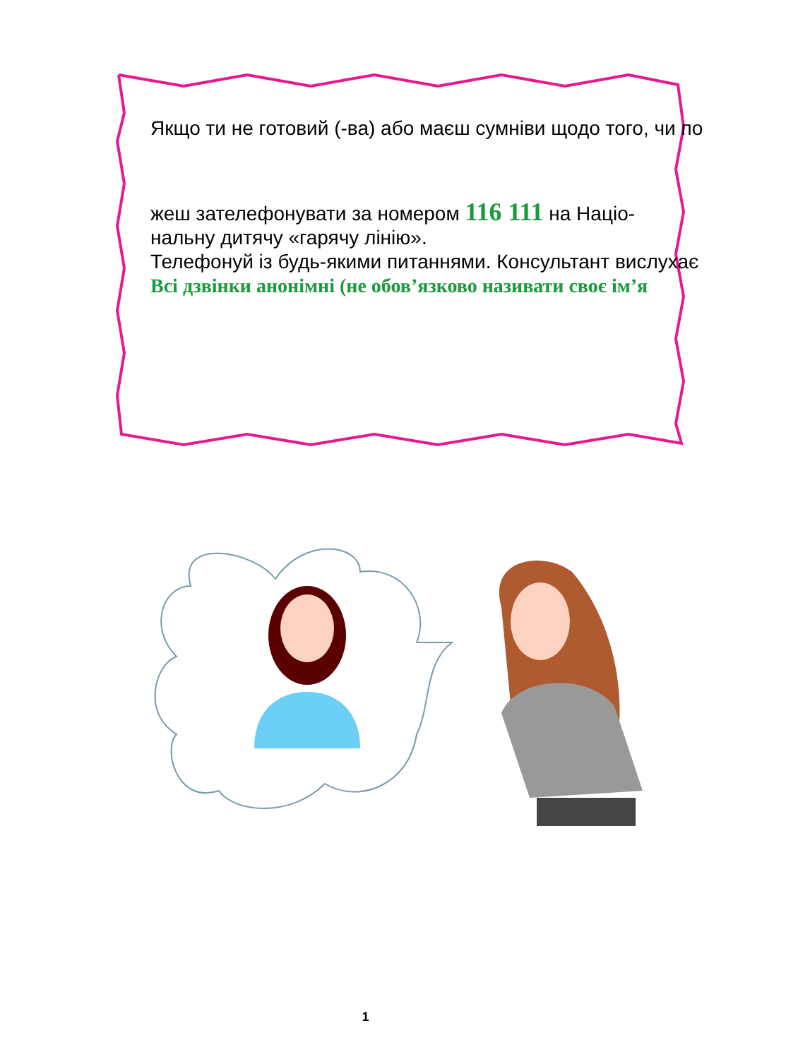Якщо ти не готовий (-ва) або маєш сумніви щодо того, чи по
жеш зателефонувати за номером 116 111 на Націо-
нальну дитячу «гарячу лінію».
Телефонуй із будь-якими питаннями. Консультант вислухає
Всі дзвінки анонімні (не обов’язково називати своє ім’я
1